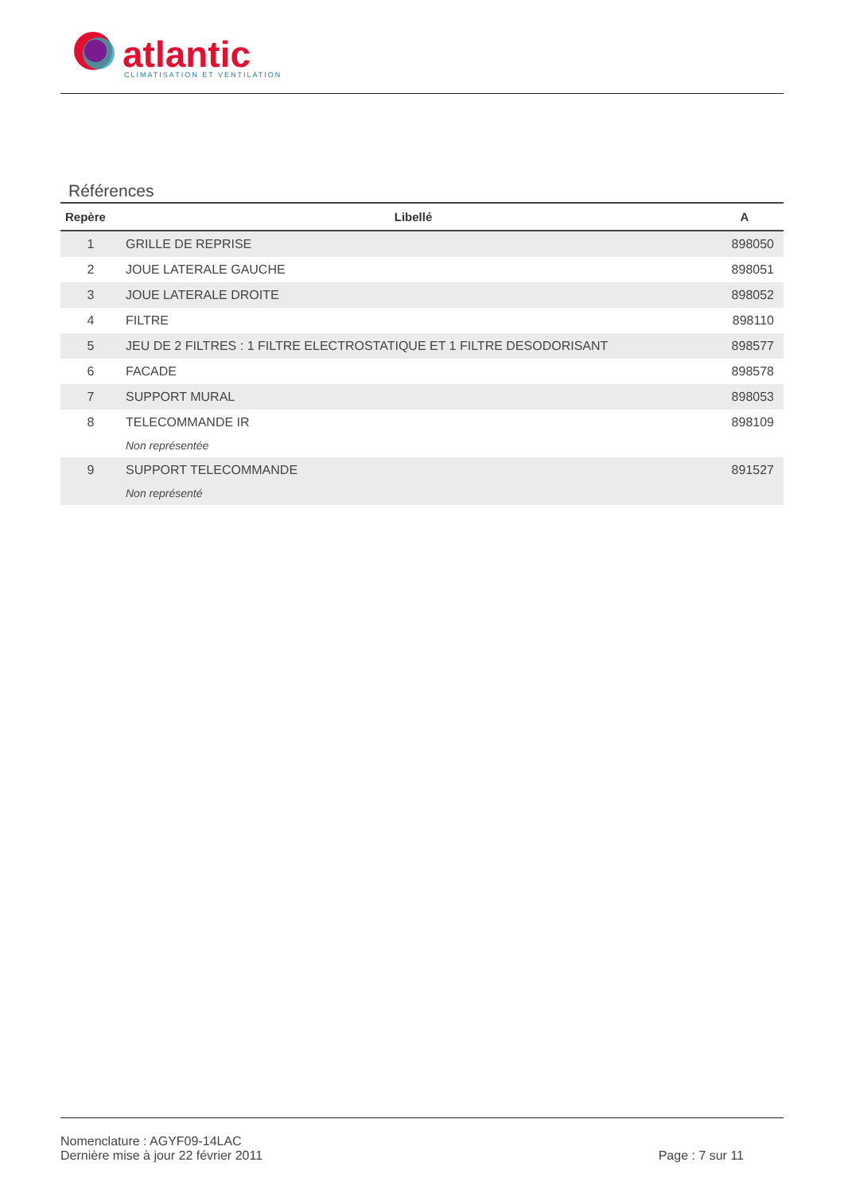atlantic
CLIMATISATION ET VENTILATION
Références
| Repère | Libellé | A |
| --- | --- | --- |
| 1 | GRILLE DE REPRISE | 898050 |
| 2 | JOUE LATERALE GAUCHE | 898051 |
| 3 | JOUE LATERALE DROITE | 898052 |
| 4 | FILTRE | 898110 |
| 5 | JEU DE 2 FILTRES : 1 FILTRE ELECTROSTATIQUE ET 1 FILTRE DESODORISANT | 898577 |
| 6 | FACADE | 898578 |
| 7 | SUPPORT MURAL | 898053 |
| 8 | TELECOMMANDE IR Non représentée | 898109 |
| 9 | SUPPORT TELECOMMANDE Non représenté | 891527 |
Nomenclature : AGYF09-14LAC
Dernière mise à jour 22 février 2011
Page : 7 sur 11